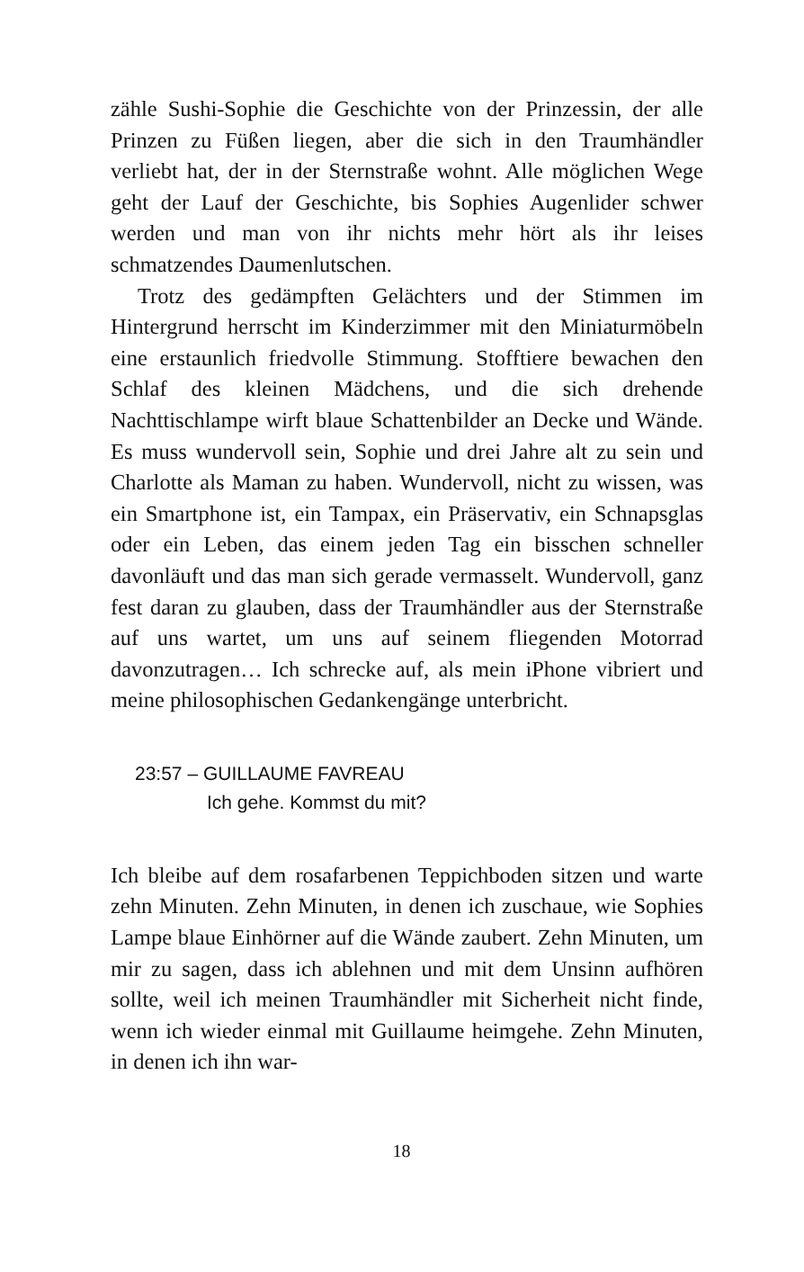zähle Sushi-Sophie die Geschichte von der Prinzessin, der alle Prinzen zu Füßen liegen, aber die sich in den Traumhändler verliebt hat, der in der Sternstraße wohnt. Alle möglichen Wege geht der Lauf der Geschichte, bis Sophies Augenlider schwer werden und man von ihr nichts mehr hört als ihr leises schmatzendes Daumenlutschen.
Trotz des gedämpften Gelächters und der Stimmen im Hintergrund herrscht im Kinderzimmer mit den Miniaturmöbeln eine erstaunlich friedvolle Stimmung. Stofftiere bewachen den Schlaf des kleinen Mädchens, und die sich drehende Nachttischlampe wirft blaue Schattenbilder an Decke und Wände. Es muss wundervoll sein, Sophie und drei Jahre alt zu sein und Charlotte als Maman zu haben. Wundervoll, nicht zu wissen, was ein Smartphone ist, ein Tampax, ein Präservativ, ein Schnapsglas oder ein Leben, das einem jeden Tag ein bisschen schneller davonläuft und das man sich gerade vermasselt. Wundervoll, ganz fest daran zu glauben, dass der Traumhändler aus der Sternstraße auf uns wartet, um uns auf seinem fliegenden Motorrad davonzutragen… Ich schrecke auf, als mein iPhone vibriert und meine philosophischen Gedankengänge unterbricht.
23:57 – GUILLAUME FAVREAU
Ich gehe. Kommst du mit?
Ich bleibe auf dem rosafarbenen Teppichboden sitzen und warte zehn Minuten. Zehn Minuten, in denen ich zuschaue, wie Sophies Lampe blaue Einhörner auf die Wände zaubert. Zehn Minuten, um mir zu sagen, dass ich ablehnen und mit dem Unsinn aufhören sollte, weil ich meinen Traumhändler mit Sicherheit nicht finde, wenn ich wieder einmal mit Guillaume heimgehe. Zehn Minuten, in denen ich ihn war-
18